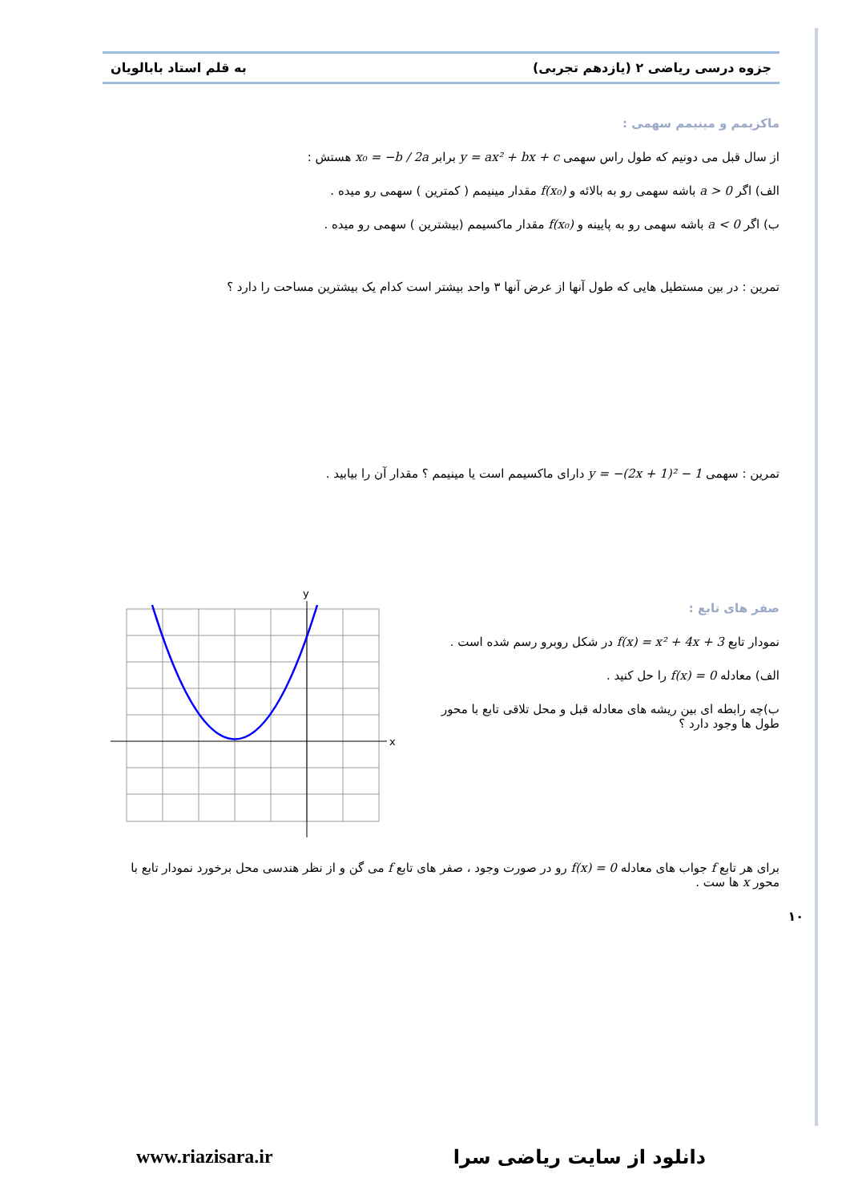جزوه درسی ریاضی ۲ (یازدهم تجربی) به قلم استاد بابالویان
ماکزیمم و مینیمم سهمی :
از سال قبل می دونیم که طول راس سهمی y = ax² + bx + c برابر x₀ = −b / 2a هستش :
الف) اگر a > 0 باشه سهمی رو به بالائه و f(x₀) مقدار مینیمم ( کمترین ) سهمی رو میده .
ب) اگر a < 0 باشه سهمی رو به پایینه و f(x₀) مقدار ماکسیمم (بیشترین ) سهمی رو میده .
تمرین : در بین مستطیل هایی که طول آنها از عرض آنها ۳ واحد بیشتر است کدام یک بیشترین مساحت را دارد ؟
تمرین : سهمی y = −(2x + 1)² − 1 دارای ماکسیمم است یا مینیمم ؟ مقدار آن را بیابید .
صفر های تابع :
نمودار تابع f(x) = x² + 4x + 3 در شکل روبرو رسم شده است .
الف) معادله f(x) = 0 را حل کنید .
ب)چه رابطه ای بین ریشه های معادله قبل و محل تلاقی تابع با محور طول ها وجود دارد ؟
y
x
برای هر تابع f جواب های معادله f(x) = 0 رو در صورت وجود ، صفر های تابع f می گن و از نظر هندسی محل برخورد نمودار تابع با محور x ها ست .
۱۰
www.riazisara.ir دانلود از سایت ریاضی سرا